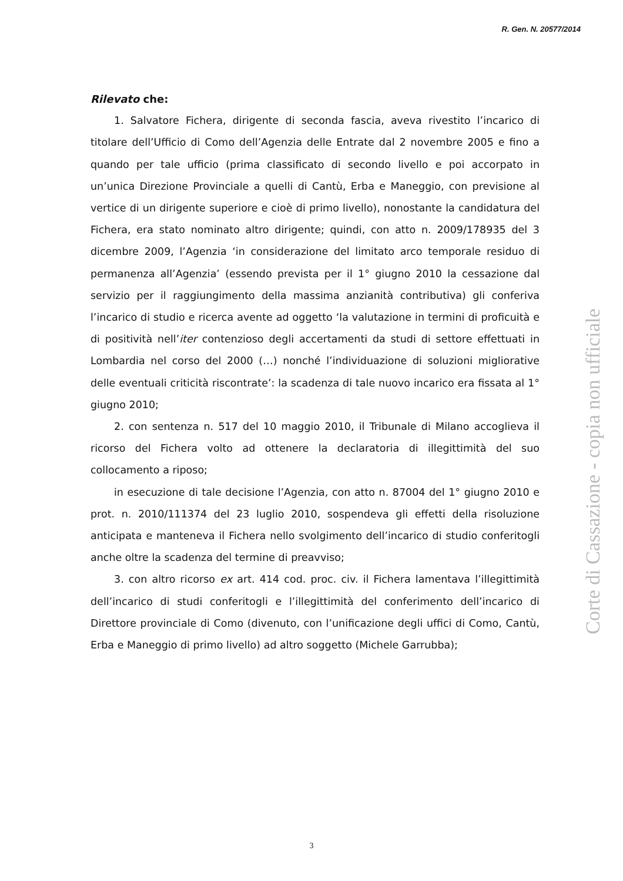R. Gen. N. 20577/2014
Rilevato che:
1. Salvatore Fichera, dirigente di seconda fascia, aveva rivestito l’incarico di titolare dell’Ufficio di Como dell’Agenzia delle Entrate dal 2 novembre 2005 e fino a quando per tale ufficio (prima classificato di secondo livello e poi accorpato in un’unica Direzione Provinciale a quelli di Cantù, Erba e Maneggio, con previsione al vertice di un dirigente superiore e cioè di primo livello), nonostante la candidatura del Fichera, era stato nominato altro dirigente; quindi, con atto n. 2009/178935 del 3 dicembre 2009, l’Agenzia ‘in considerazione del limitato arco temporale residuo di permanenza all’Agenzia’ (essendo prevista per il 1° giugno 2010 la cessazione dal servizio per il raggiungimento della massima anzianità contributiva) gli conferiva l’incarico di studio e ricerca avente ad oggetto ‘la valutazione in termini di proficuità e di positività nell’iter contenzioso degli accertamenti da studi di settore effettuati in Lombardia nel corso del 2000 (…) nonché l’individuazione di soluzioni migliorative delle eventuali criticità riscontrate’: la scadenza di tale nuovo incarico era fissata al 1° giugno 2010;
2. con sentenza n. 517 del 10 maggio 2010, il Tribunale di Milano accoglieva il ricorso del Fichera volto ad ottenere la declaratoria di illegittimità del suo collocamento a riposo;
in esecuzione di tale decisione l’Agenzia, con atto n. 87004 del 1° giugno 2010 e prot. n. 2010/111374 del 23 luglio 2010, sospendeva gli effetti della risoluzione anticipata e manteneva il Fichera nello svolgimento dell’incarico di studio conferitogli anche oltre la scadenza del termine di preavviso;
3. con altro ricorso ex art. 414 cod. proc. civ. il Fichera lamentava l’illegittimità dell’incarico di studi conferitogli e l’illegittimità del conferimento dell’incarico di Direttore provinciale di Como (divenuto, con l’unificazione degli uffici di Como, Cantù, Erba e Maneggio di primo livello) ad altro soggetto (Michele Garrubba);
Corte di Cassazione - copia non ufficiale
3